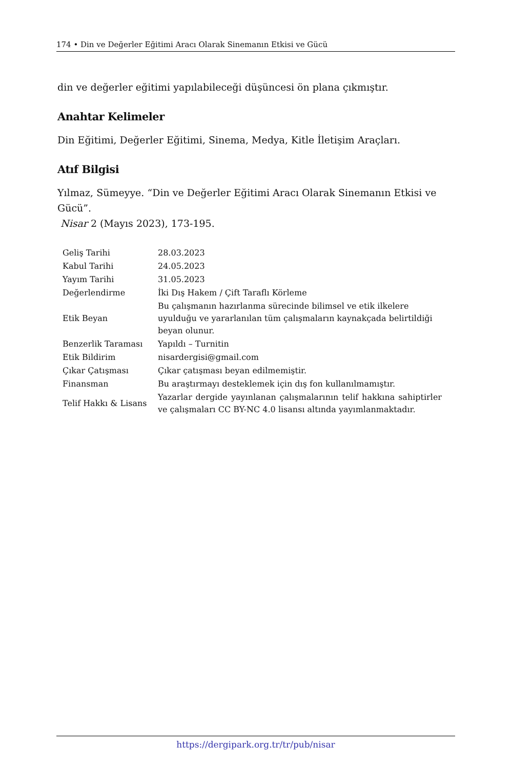174 • Din ve Değerler Eğitimi Aracı Olarak Sinemanın Etkisi ve Gücü
din ve değerler eğitimi yapılabileceği düşüncesi ön plana çıkmıştır.
Anahtar Kelimeler
Din Eğitimi, Değerler Eğitimi, Sinema, Medya, Kitle İletişim Araçları.
Atıf Bilgisi
Yılmaz, Sümeyye. “Din ve Değerler Eğitimi Aracı Olarak Sinemanın Etkisi ve Gücü”.
Nisar 2 (Mayıs 2023), 173-195.
| Geliş Tarihi | 28.03.2023 |
| Kabul Tarihi | 24.05.2023 |
| Yayım Tarihi | 31.05.2023 |
| Değerlendirme | İki Dış Hakem / Çift Taraflı Körleme |
| Etik Beyan | Bu çalışmanın hazırlanma sürecinde bilimsel ve etik ilkelere uyulduğu ve yararlanılan tüm çalışmaların kaynakçada belirtildiği beyan olunur. |
| Benzerlik Taraması | Yapıldı – Turnitin |
| Etik Bildirim | nisardergisi@gmail.com |
| Çıkar Çatışması | Çıkar çatışması beyan edilmemiştir. |
| Finansman | Bu araştırmayı desteklemek için dış fon kullanılmamıştır. |
| Telif Hakkı & Lisans | Yazarlar dergide yayınlanan çalışmalarının telif hakkına sahiptirler ve çalışmaları CC BY-NC 4.0 lisansı altında yayımlanmaktadır. |
https://dergipark.org.tr/tr/pub/nisar